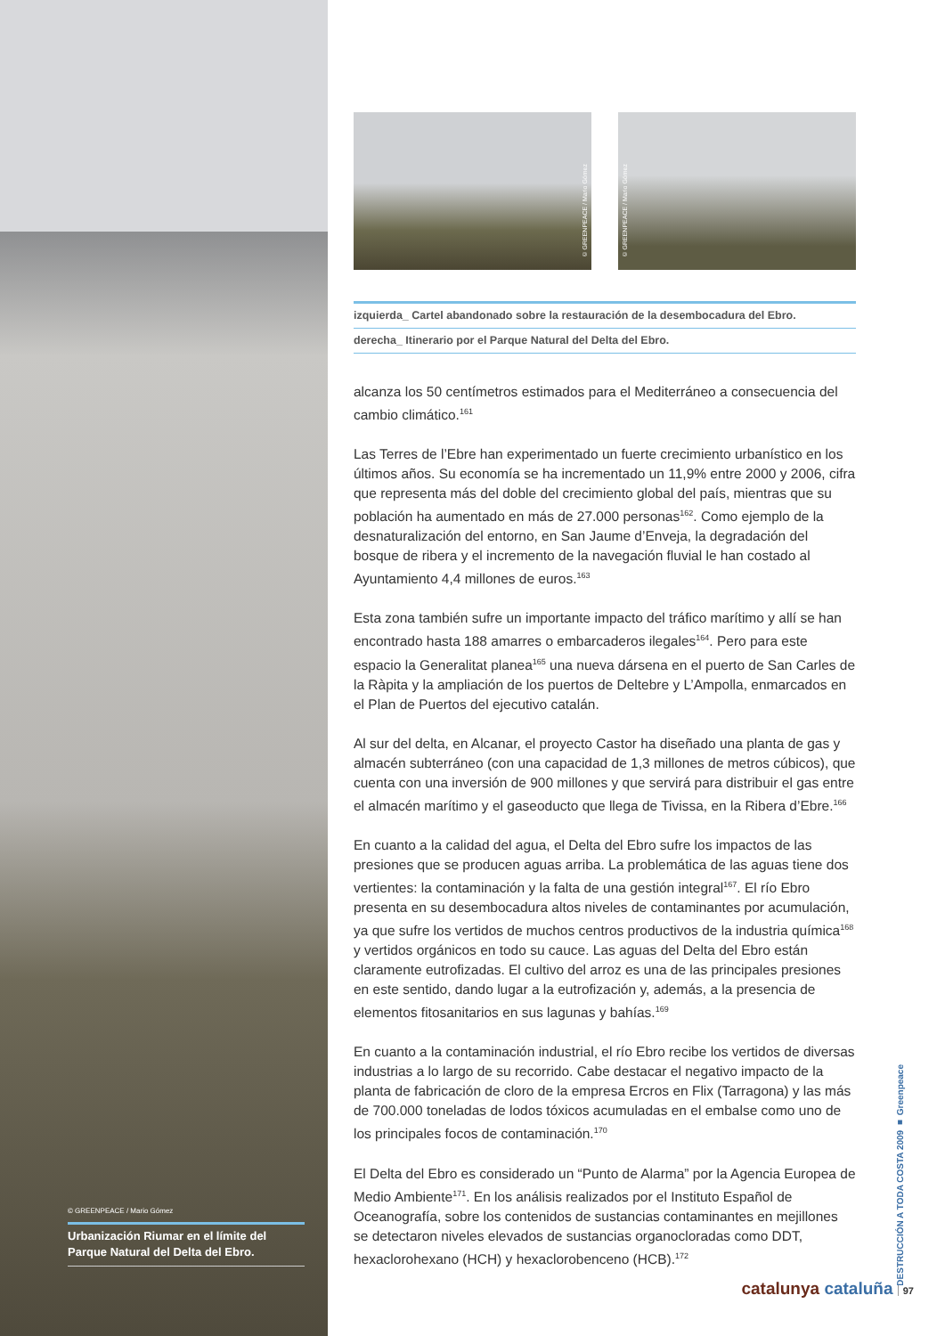© GREENPEACE / Mario Gómez
Urbanización Riumar en el límite del Parque Natural del Delta del Ebro.
© GREENPEACE / Mario Gómez
© GREENPEACE / Mario Gómez
izquierda_ Cartel abandonado sobre la restauración de la desembocadura del Ebro.
derecha_ Itinerario por el Parque Natural del Delta del Ebro.
alcanza los 50 centímetros estimados para el Mediterráneo a consecuencia del cambio climático.<sup>161</sup>
Las Terres de l’Ebre han experimentado un fuerte crecimiento urbanístico en los últimos años. Su economía se ha incrementado un 11,9% entre 2000 y 2006, cifra que representa más del doble del crecimiento global del país, mientras que su población ha aumentado en más de 27.000 personas<sup>162</sup>. Como ejemplo de la desnaturalización del entorno, en San Jaume d’Enveja, la degradación del bosque de ribera y el incremento de la navegación fluvial le han costado al Ayuntamiento 4,4 millones de euros.<sup>163</sup>
Esta zona también sufre un importante impacto del tráfico marítimo y allí se han encontrado hasta 188 amarres o embarcaderos ilegales<sup>164</sup>. Pero para este espacio la Generalitat planea<sup>165</sup> una nueva dársena en el puerto de San Carles de la Ràpita y la ampliación de los puertos de Deltebre y L’Ampolla, enmarcados en el Plan de Puertos del ejecutivo catalán.
Al sur del delta, en Alcanar, el proyecto Castor ha diseñado una planta de gas y almacén subterráneo (con una capacidad de 1,3 millones de metros cúbicos), que cuenta con una inversión de 900 millones y que servirá para distribuir el gas entre el almacén marítimo y el gaseoducto que llega de Tivissa, en la Ribera d’Ebre.<sup>166</sup>
En cuanto a la calidad del agua, el Delta del Ebro sufre los impactos de las presiones que se producen aguas arriba. La problemática de las aguas tiene dos vertientes: la contaminación y la falta de una gestión integral<sup>167</sup>. El río Ebro presenta en su desembocadura altos niveles de contaminantes por acumulación, ya que sufre los vertidos de muchos centros productivos de la industria química<sup>168</sup> y vertidos orgánicos en todo su cauce. Las aguas del Delta del Ebro están claramente eutrofizadas. El cultivo del arroz es una de las principales presiones en este sentido, dando lugar a la eutrofización y, además, a la presencia de elementos fitosanitarios en sus lagunas y bahías.<sup>169</sup>
En cuanto a la contaminación industrial, el río Ebro recibe los vertidos de diversas industrias a lo largo de su recorrido. Cabe destacar el negativo impacto de la planta de fabricación de cloro de la empresa Ercros en Flix (Tarragona) y las más de 700.000 toneladas de lodos tóxicos acumuladas en el embalse como uno de los principales focos de contaminación.<sup>170</sup>
El Delta del Ebro es considerado un “Punto de Alarma” por la Agencia Europea de Medio Ambiente<sup>171</sup>. En los análisis realizados por el Instituto Español de Oceanografía, sobre los contenidos de sustancias contaminantes en mejillones se detectaron niveles elevados de sustancias organocloradas como DDT, hexaclorohexano (HCH) y hexaclorobenceno (HCB).<sup>172</sup>
DESTRUCCIÓN A TODA COSTA 2009 ■ Greenpeace
catalunya cataluña 97